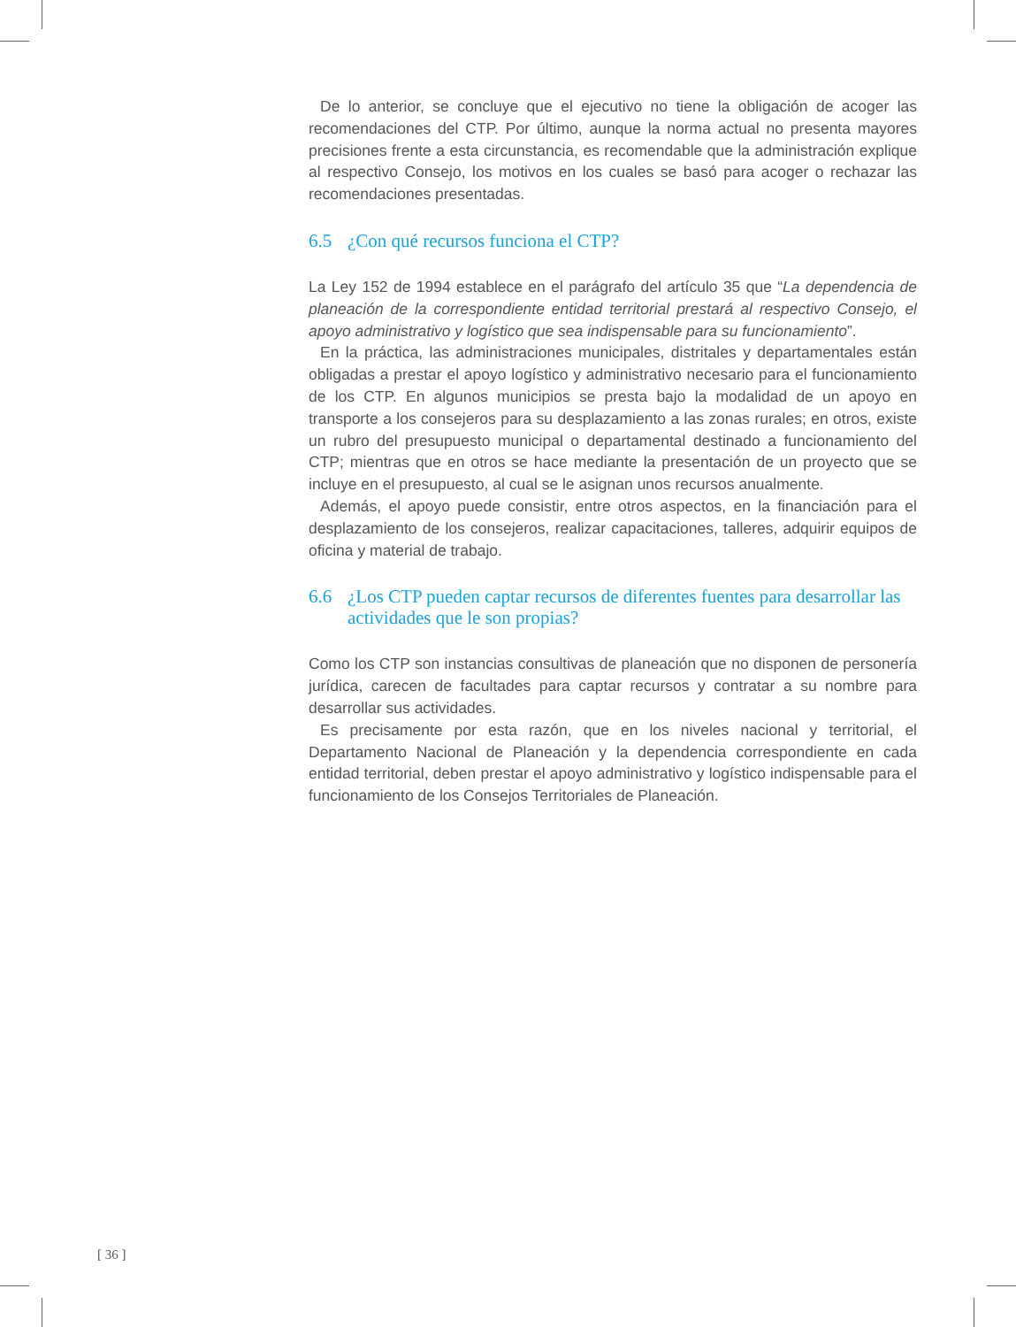De lo anterior, se concluye que el ejecutivo no tiene la obligación de acoger las recomendaciones del CTP. Por último, aunque la norma actual no presenta mayores precisiones frente a esta circunstancia, es recomendable que la administración explique al respectivo Consejo, los motivos en los cuales se basó para acoger o rechazar las recomendaciones presentadas.
6.5 ¿Con qué recursos funciona el CTP?
La Ley 152 de 1994 establece en el parágrafo del artículo 35 que “La dependencia de planeación de la correspondiente entidad territorial prestará al respectivo Consejo, el apoyo administrativo y logístico que sea indispensable para su funcionamiento”.
En la práctica, las administraciones municipales, distritales y departamentales están obligadas a prestar el apoyo logístico y administrativo necesario para el funcionamiento de los CTP. En algunos municipios se presta bajo la modalidad de un apoyo en transporte a los consejeros para su desplazamiento a las zonas rurales; en otros, existe un rubro del presupuesto municipal o departamental destinado a funcionamiento del CTP; mientras que en otros se hace mediante la presentación de un proyecto que se incluye en el presupuesto, al cual se le asignan unos recursos anualmente.
Además, el apoyo puede consistir, entre otros aspectos, en la financiación para el desplazamiento de los consejeros, realizar capacitaciones, talleres, adquirir equipos de oficina y material de trabajo.
6.6 ¿Los CTP pueden captar recursos de diferentes fuentes para desarrollar las actividades que le son propias?
Como los CTP son instancias consultivas de planeación que no disponen de personería jurídica, carecen de facultades para captar recursos y contratar a su nombre para desarrollar sus actividades.
Es precisamente por esta razón, que en los niveles nacional y territorial, el Departamento Nacional de Planeación y la dependencia correspondiente en cada entidad territorial, deben prestar el apoyo administrativo y logístico indispensable para el funcionamiento de los Consejos Territoriales de Planeación.
[ 36 ]